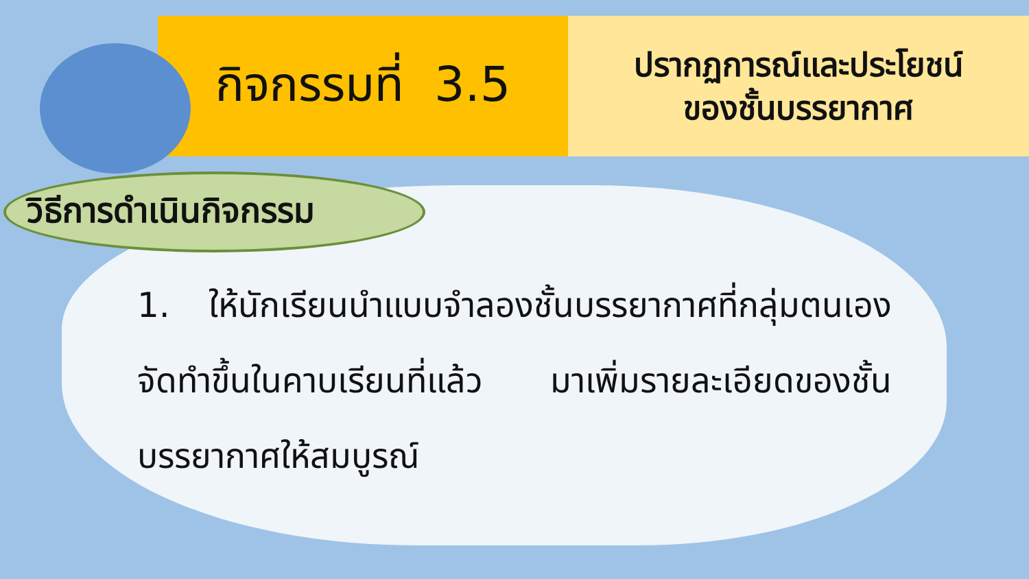กิจกรรมที่ 3.5
ปรากฏการณ์และประโยชน์
ของชั้นบรรยากาศ
วิธีการดำเนินกิจกรรม
1. ให้นักเรียนนำแบบจำลองชั้นบรรยากาศที่กลุ่มตนเองจัดทำขึ้นในคาบเรียนที่แล้ว มาเพิ่มรายละเอียดของชั้นบรรยากาศให้สมบูรณ์